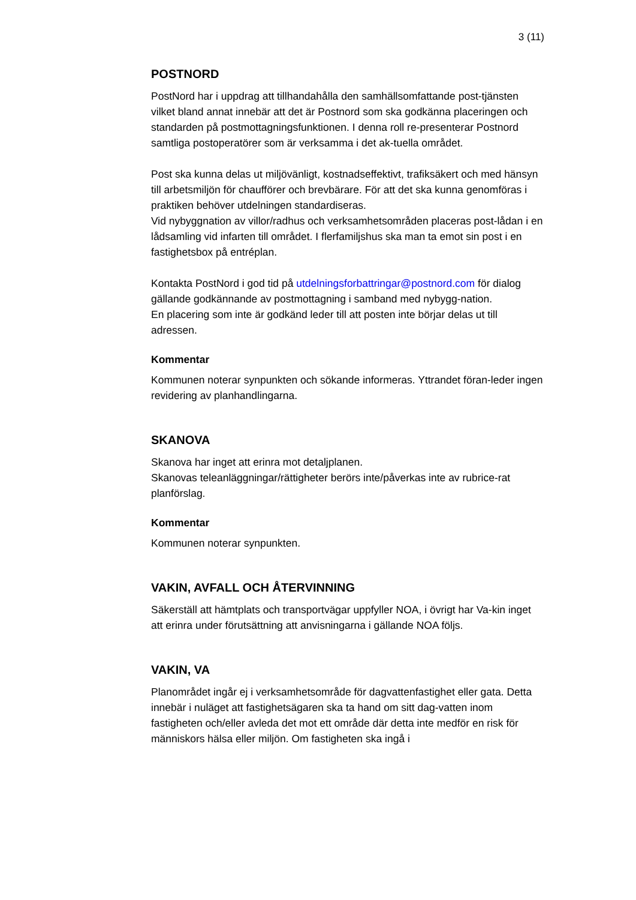3 (11)
POSTNORD
PostNord har i uppdrag att tillhandahålla den samhällsomfattande post-tjänsten vilket bland annat innebär att det är Postnord som ska godkänna placeringen och standarden på postmottagningsfunktionen. I denna roll re-presenterar Postnord samtliga postoperatörer som är verksamma i det ak-tuella området.
Post ska kunna delas ut miljövänligt, kostnadseffektivt, trafiksäkert och med hänsyn till arbetsmiljön för chaufförer och brevbärare. För att det ska kunna genomföras i praktiken behöver utdelningen standardiseras.
Vid nybyggnation av villor/radhus och verksamhetsområden placeras post-lådan i en lådsamling vid infarten till området. I flerfamiljshus ska man ta emot sin post i en fastighetsbox på entréplan.
Kontakta PostNord i god tid på utdelningsforbattringar@postnord.com för dialog gällande godkännande av postmottagning i samband med nybygg-nation.
En placering som inte är godkänd leder till att posten inte börjar delas ut till adressen.
Kommentar
Kommunen noterar synpunkten och sökande informeras. Yttrandet föran-leder ingen revidering av planhandlingarna.
SKANOVA
Skanova har inget att erinra mot detaljplanen.
Skanovas teleanläggningar/rättigheter berörs inte/påverkas inte av rubrice-rat planförslag.
Kommentar
Kommunen noterar synpunkten.
VAKIN, AVFALL OCH ÅTERVINNING
Säkerställ att hämtplats och transportvägar uppfyller NOA, i övrigt har Va-kin inget att erinra under förutsättning att anvisningarna i gällande NOA följs.
VAKIN, VA
Planområdet ingår ej i verksamhetsområde för dagvattenfastighet eller gata. Detta innebär i nuläget att fastighetsägaren ska ta hand om sitt dag-vatten inom fastigheten och/eller avleda det mot ett område där detta inte medför en risk för människors hälsa eller miljön. Om fastigheten ska ingå i